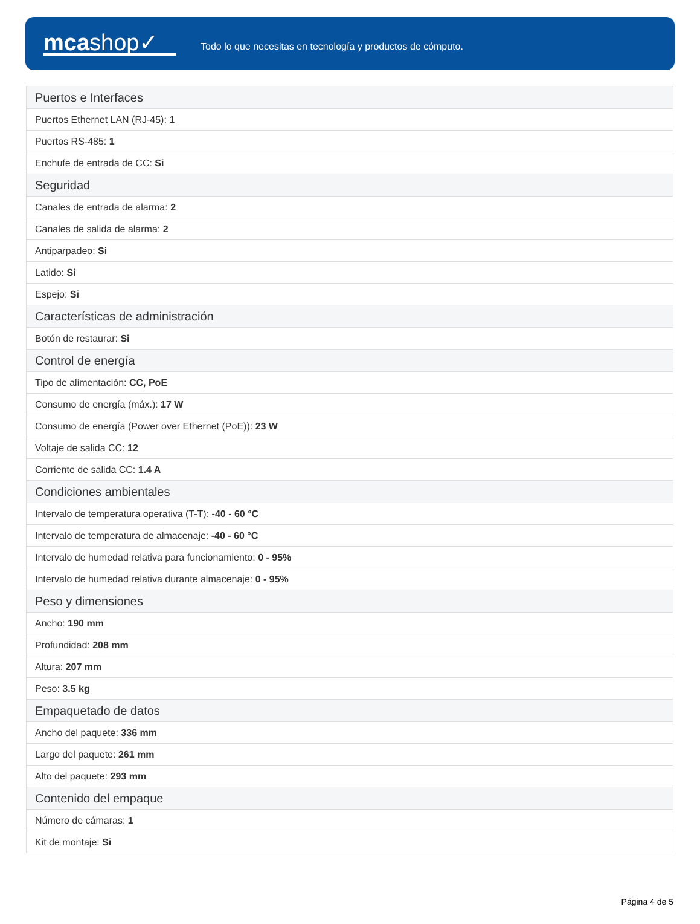mcashop✓
Todo lo que necesitas en tecnología y productos de cómputo.
| Puertos e Interfaces |
| --- |
| Puertos Ethernet LAN (RJ-45): 1 |
| Puertos RS-485: 1 |
| Enchufe de entrada de CC: Si |
| Seguridad |
| Canales de entrada de alarma: 2 |
| Canales de salida de alarma: 2 |
| Antiparpadeo: Si |
| Latido: Si |
| Espejo: Si |
| Características de administración |
| Botón de restaurar: Si |
| Control de energía |
| Tipo de alimentación: CC, PoE |
| Consumo de energía (máx.): 17 W |
| Consumo de energía (Power over Ethernet (PoE)): 23 W |
| Voltaje de salida CC: 12 |
| Corriente de salida CC: 1.4 A |
| Condiciones ambientales |
| Intervalo de temperatura operativa (T-T): -40 - 60 °C |
| Intervalo de temperatura de almacenaje: -40 - 60 °C |
| Intervalo de humedad relativa para funcionamiento: 0 - 95% |
| Intervalo de humedad relativa durante almacenaje: 0 - 95% |
| Peso y dimensiones |
| Ancho: 190 mm |
| Profundidad: 208 mm |
| Altura: 207 mm |
| Peso: 3.5 kg |
| Empaquetado de datos |
| Ancho del paquete: 336 mm |
| Largo del paquete: 261 mm |
| Alto del paquete: 293 mm |
| Contenido del empaque |
| Número de cámaras: 1 |
| Kit de montaje: Si |
Página 4 de 5